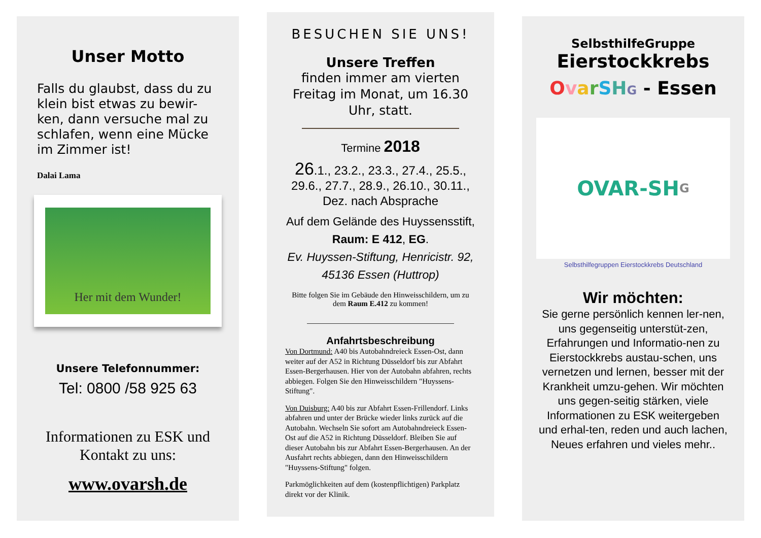Unser Motto
Falls du glaubst, dass du zu klein bist etwas zu bewir-ken, dann versuche mal zu schlafen, wenn eine Mücke im Zimmer ist!
Dalai Lama
Her mit dem Wunder!
Unsere Telefonnummer:
Tel: 0800 /58 925 63
Informationen zu ESK und Kontakt zu uns:
www.ovarsh.de
BESUCHEN SIE UNS!
Unsere Treffen
finden immer am vierten Freitag im Monat, um 16.30 Uhr, statt.
Termine 2018
26.1., 23.2., 23.3., 27.4., 25.5., 29.6., 27.7., 28.9., 26.10., 30.11., Dez. nach Absprache
Auf dem Gelände des Huyssensstift, Raum: E 412, EG.
Ev. Huyssen-Stiftung, Henricistr. 92, 45136 Essen (Huttrop)
Bitte folgen Sie im Gebäude den Hinweisschildern, um zu dem Raum E.412 zu kommen!
Anfahrtsbeschreibung
Von Dortmund: A40 bis Autobahndreieck Essen-Ost, dann weiter auf der A52 in Richtung Düsseldorf bis zur Abfahrt Essen-Bergerhausen. Hier von der Autobahn abfahren, rechts abbiegen. Folgen Sie den Hinweisschildern "Huyssens-Stiftung".
Von Duisburg: A40 bis zur Abfahrt Essen-Frillendorf. Links abfahren und unter der Brücke wieder links zurück auf die Autobahn. Wechseln Sie sofort am Autobahndreieck Essen-Ost auf die A52 in Richtung Düsseldorf. Bleiben Sie auf dieser Autobahn bis zur Abfahrt Essen-Bergerhausen. An der Ausfahrt rechts abbiegen, dann den Hinweisschildern "Huyssens-Stiftung" folgen.
Parkmöglichkeiten auf dem (kostenpflichtigen) Parkplatz direkt vor der Klinik.
SelbsthilfeGruppe
Eierstockkrebs
OvarSHG - Essen
OVAR-SH G
Selbsthilfegruppen Eierstockkrebs Deutschland
Wir möchten:
Sie gerne persönlich kennen ler-nen, uns gegenseitig unterstüt-zen, Erfahrungen und Informatio-nen zu Eierstockkrebs austau-schen, uns vernetzen und lernen, besser mit der Krankheit umzu-gehen. Wir möchten uns gegen-seitig stärken, viele Informationen zu ESK weitergeben und erhal-ten, reden und auch lachen, Neues erfahren und vieles mehr..